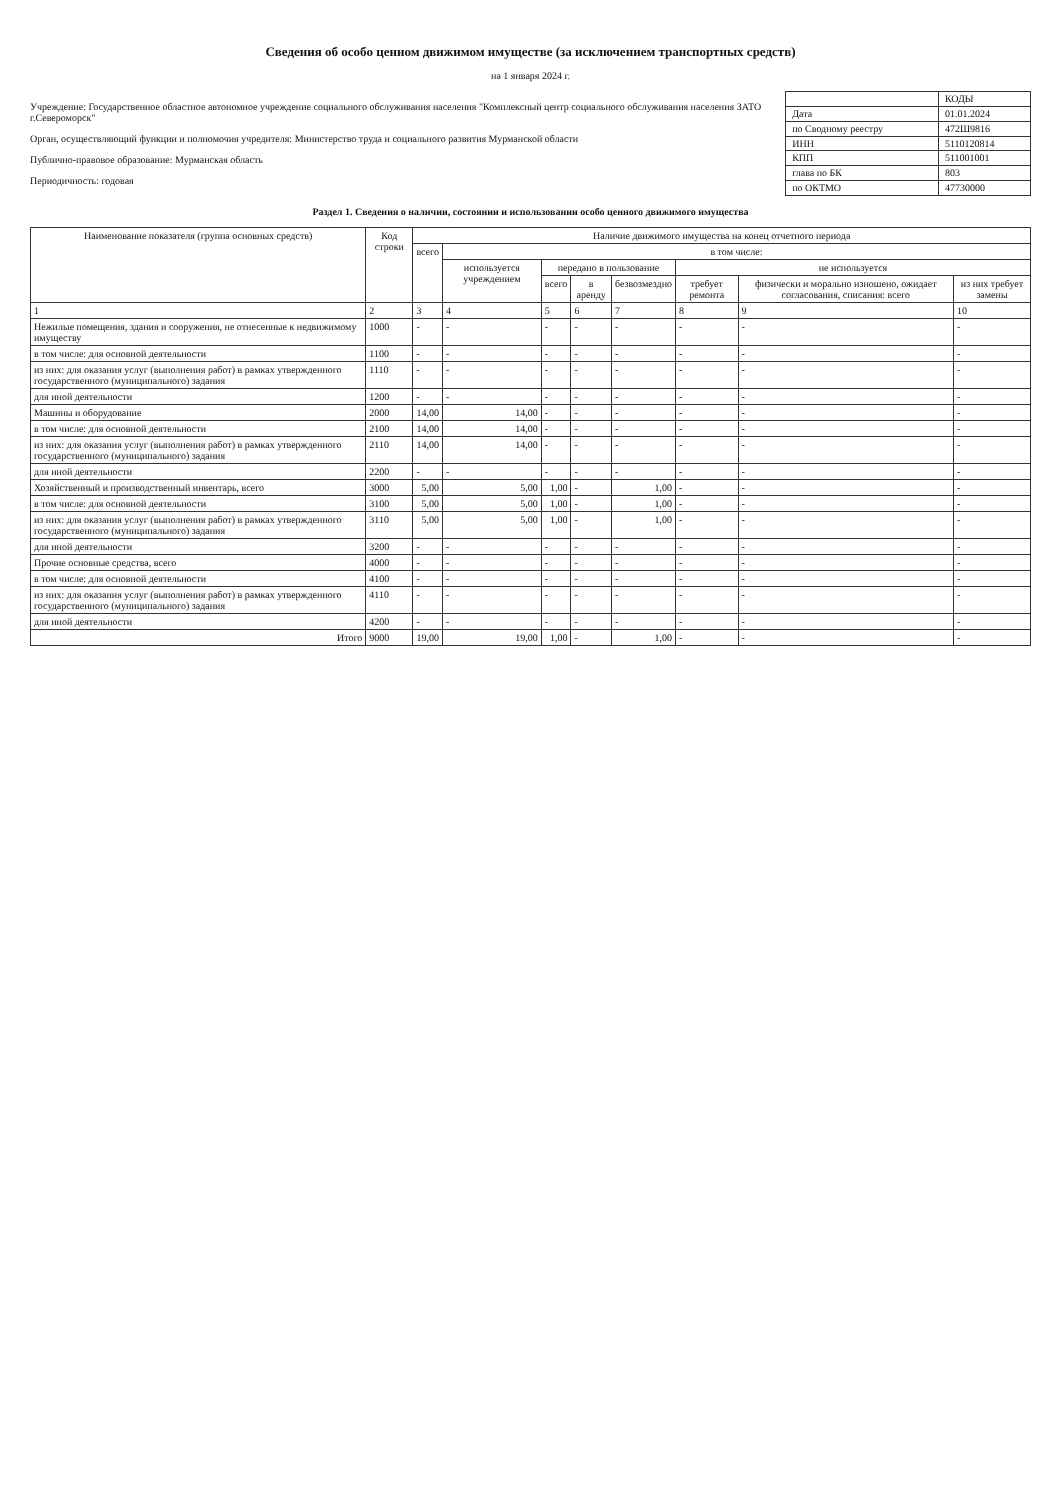Сведения об особо ценном движимом имуществе (за исключением транспортных средств)
на 1 января 2024 г.
Учреждение: Государственное областное автономное учреждение социального обслуживания населения "Комплексный центр социального обслуживания населения ЗАТО г.Североморск"
Орган, осуществляющий функции и полномочия учредителя: Министерство труда и социального развития Мурманской области
Публично-правовое образование: Мурманская область
Периодичность: годовая
| | КОДЫ |
| Дата | 01.01.2024 |
| по Сводному реестру | 472Ш9816 |
| ИНН | 5110120814 |
| КПП | 511001001 |
| глава по БК | 803 |
| по ОКТМО | 47730000 |
Раздел 1. Сведения о наличии, состоянии и использовании особо ценного движимого имущества
| Наименование показателя (группа основных средств) | Код строки | Наличие движимого имущества на конец отчетного периода | | | | | | | |
| --- | --- | --- | --- | --- | --- | --- | --- | --- | --- |
| | | всего | в том числе: | | | | | | |
| | | | используется учреждением | передано в пользование | | | не используется | | |
| | | | | всего | в аренду | безвозмездно | требует ремонта | физически и морально изношено, ожидает согласования, списания: всего | из них требует замены |
| 1 | 2 | 3 | 4 | 5 | 6 | 7 | 8 | 9 | 10 |
| Нежилые помещения, здания и сооружения, не отнесенные к недвижимому имуществу | 1000 | - | - | - | - | - | - | - | - |
| в том числе: для основной деятельности | 1100 | - | - | - | - | - | - | - | - |
| из них: для оказания услуг (выполнения работ) в рамках утвержденного государственного (муниципального) задания | 1110 | - | - | - | - | - | - | - | - |
| для иной деятельности | 1200 | - | - | - | - | - | - | - | - |
| Машины и оборудование | 2000 | 14,00 | 14,00 | - | - | - | - | - | - |
| в том числе: для основной деятельности | 2100 | 14,00 | 14,00 | - | - | - | - | - | - |
| из них: для оказания услуг (выполнения работ) в рамках утвержденного государственного (муниципального) задания | 2110 | 14,00 | 14,00 | - | - | - | - | - | - |
| для иной деятельности | 2200 | - | - | - | - | - | - | - | - |
| Хозяйственный и производственный инвентарь, всего | 3000 | 5,00 | 5,00 | 1,00 | - | 1,00 | - | - | - |
| в том числе: для основной деятельности | 3100 | 5,00 | 5,00 | 1,00 | - | 1,00 | - | - | - |
| из них: для оказания услуг (выполнения работ) в рамках утвержденного государственного (муниципального) задания | 3110 | 5,00 | 5,00 | 1,00 | - | 1,00 | - | - | - |
| для иной деятельности | 3200 | - | - | - | - | - | - | - | - |
| Прочие основные средства, всего | 4000 | - | - | - | - | - | - | - | - |
| в том числе: для основной деятельности | 4100 | - | - | - | - | - | - | - | - |
| из них: для оказания услуг (выполнения работ) в рамках утвержденного государственного (муниципального) задания | 4110 | - | - | - | - | - | - | - | - |
| для иной деятельности | 4200 | - | - | - | - | - | - | - | - |
| Итого | 9000 | 19,00 | 19,00 | 1,00 | - | 1,00 | - | - | - |